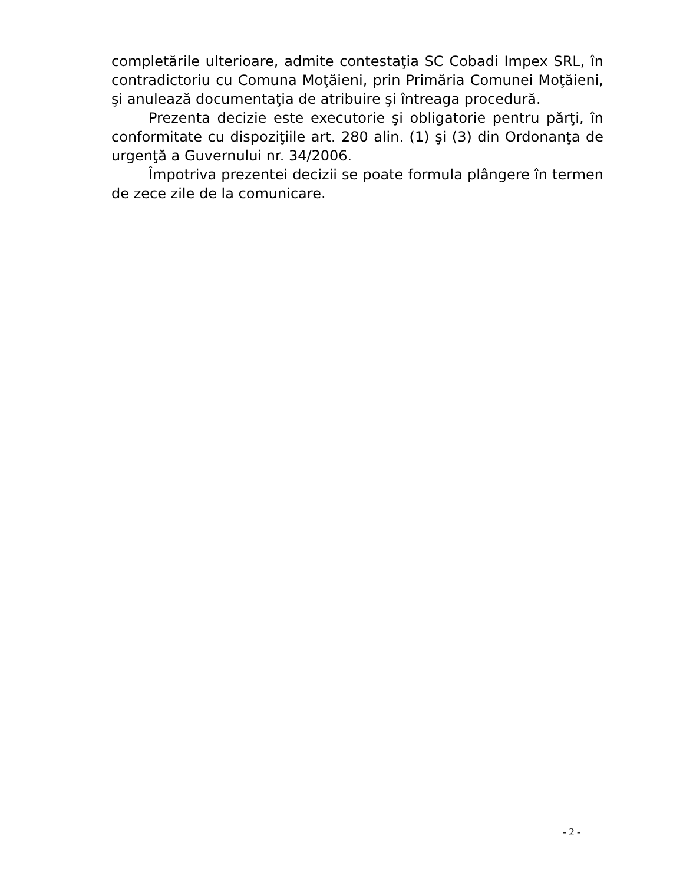completările ulterioare, admite contestaţia SC Cobadi Impex SRL, în contradictoriu cu Comuna Moţăieni, prin Primăria Comunei Moţăieni, şi anulează documentaţia de atribuire şi întreaga procedură.
Prezenta decizie este executorie şi obligatorie pentru părţi, în conformitate cu dispoziţiile art. 280 alin. (1) şi (3) din Ordonanţa de urgenţă a Guvernului nr. 34/2006.
Împotriva prezentei decizii se poate formula plângere în termen de zece zile de la comunicare.
- 2 -